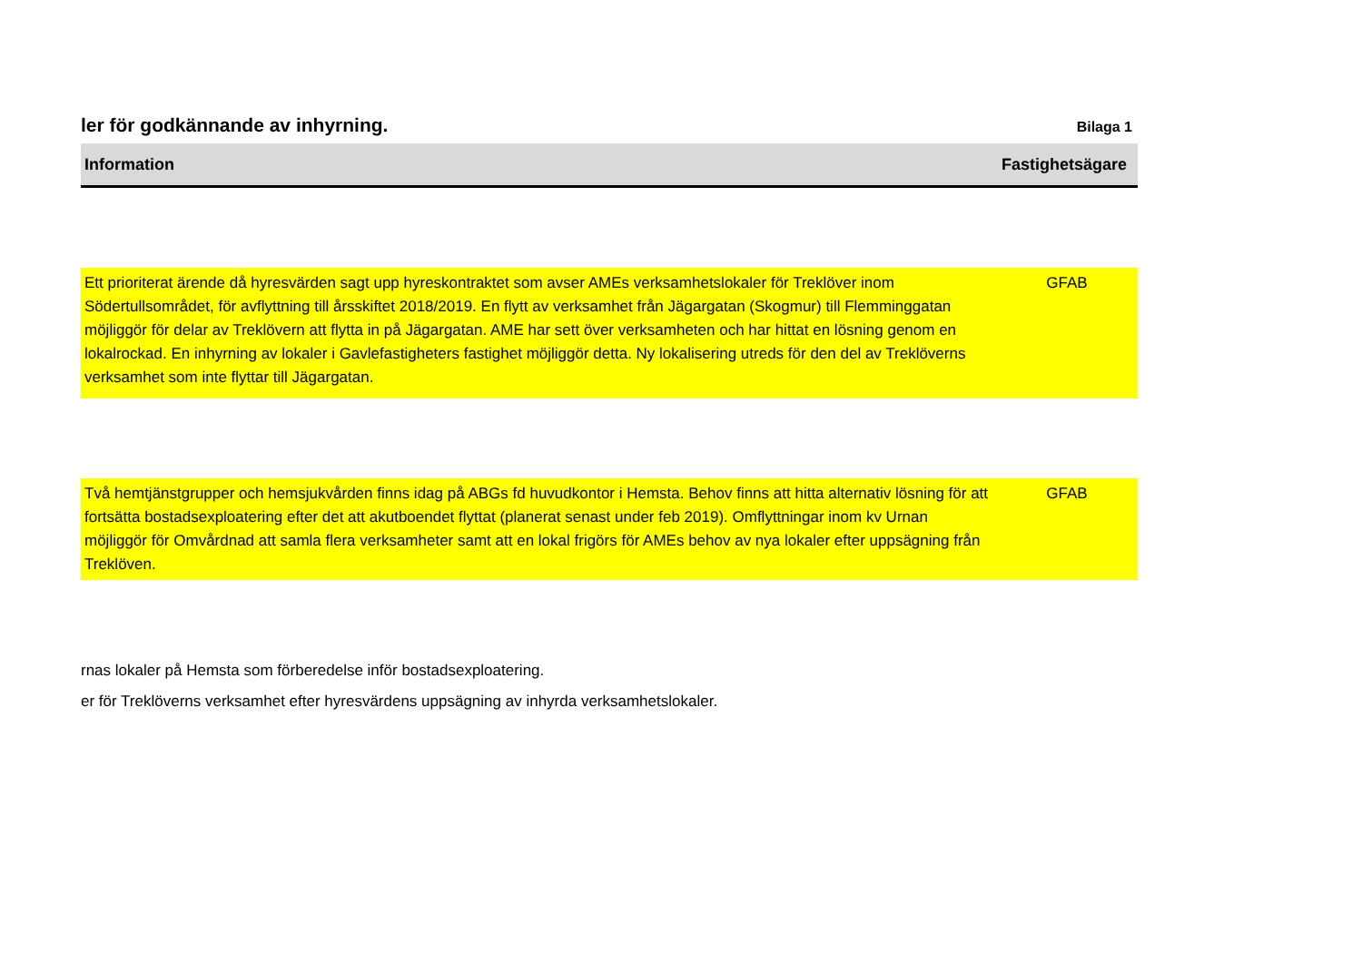ler för godkännande av inhyrning.
Bilaga 1
| Information | Fastighetsägare |
| --- | --- |
| Ett prioriterat ärende då hyresvärden sagt upp hyreskontraktet som avser AMEs verksamhetslokaler för Treklöver inom Södertullsområdet, för avflyttning till årsskiftet 2018/2019. En flytt av verksamhet från Jägargatan (Skogmur) till Flemminggatan möjliggör för delar av Treklövern att flytta in på Jägargatan. AME har sett över verksamheten och har hittat en lösning genom en lokalrockad. En inhyrning av lokaler i Gavlefastigheters fastighet möjliggör detta. Ny lokalisering utreds för den del av Treklöverns verksamhet som inte flyttar till Jägargatan. | GFAB |
| Två hemtjänstgrupper och hemsjukvården finns idag på ABGs fd huvudkontor i Hemsta. Behov finns att hitta alternativ lösning för att fortsätta bostadsexploatering efter det att akutboendet flyttat (planerat senast under feb 2019). Omflyttningar inom kv Urnan möjliggör för Omvårdnad att samla flera verksamheter samt att en lokal frigörs för AMEs behov av nya lokaler efter uppsägning från Treklöven. | GFAB |
rnas lokaler på Hemsta som förberedelse inför bostadsexploatering.
er för Treklöverns verksamhet efter hyresvärdens uppsägning av inhyrda verksamhetslokaler.